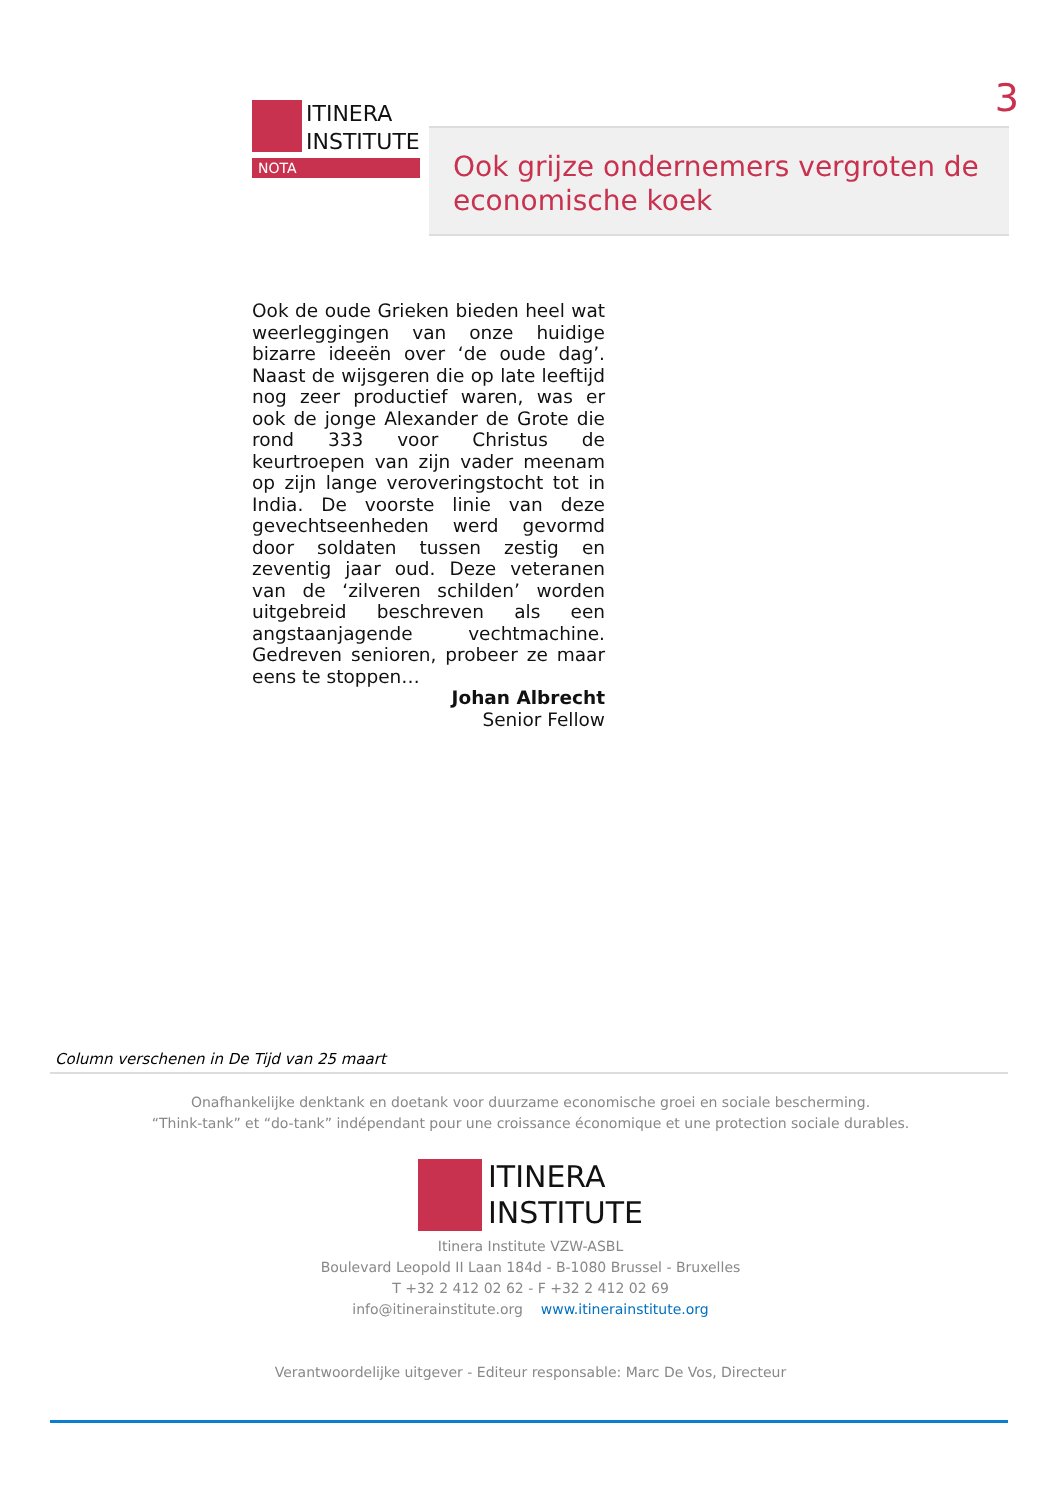3
ITINERA
INSTITUTE
NOTA
Ook grijze ondernemers vergroten de economische koek
Ook de oude Grieken bieden heel wat weerleggingen van onze huidige bizarre ideeën over ‘de oude dag’. Naast de wijsgeren die op late leeftijd nog zeer productief waren, was er ook de jonge Alexander de Grote die rond 333 voor Christus de keurtroepen van zijn vader meenam op zijn lange veroveringstocht tot in India. De voorste linie van deze gevechtseenheden werd gevormd door soldaten tussen zestig en zeventig jaar oud. Deze veteranen van de ‘zilveren schilden’ worden uitgebreid beschreven als een angstaanjagende vechtmachine. Gedreven senioren, probeer ze maar eens te stoppen…
Johan Albrecht
Senior Fellow
Column verschenen in De Tijd van 25 maart
Onafhankelijke denktank en doetank voor duurzame economische groei en sociale bescherming.
“Think-tank” et “do-tank” indépendant pour une croissance économique et une protection sociale durables.
ITINERA
INSTITUTE
Itinera Institute VZW-ASBL
Boulevard Leopold II Laan 184d - B-1080 Brussel - Bruxelles
T +32 2 412 02 62 - F +32 2 412 02 69
info@itinerainstitute.org www.itinerainstitute.org
Verantwoordelijke uitgever - Editeur responsable: Marc De Vos, Directeur